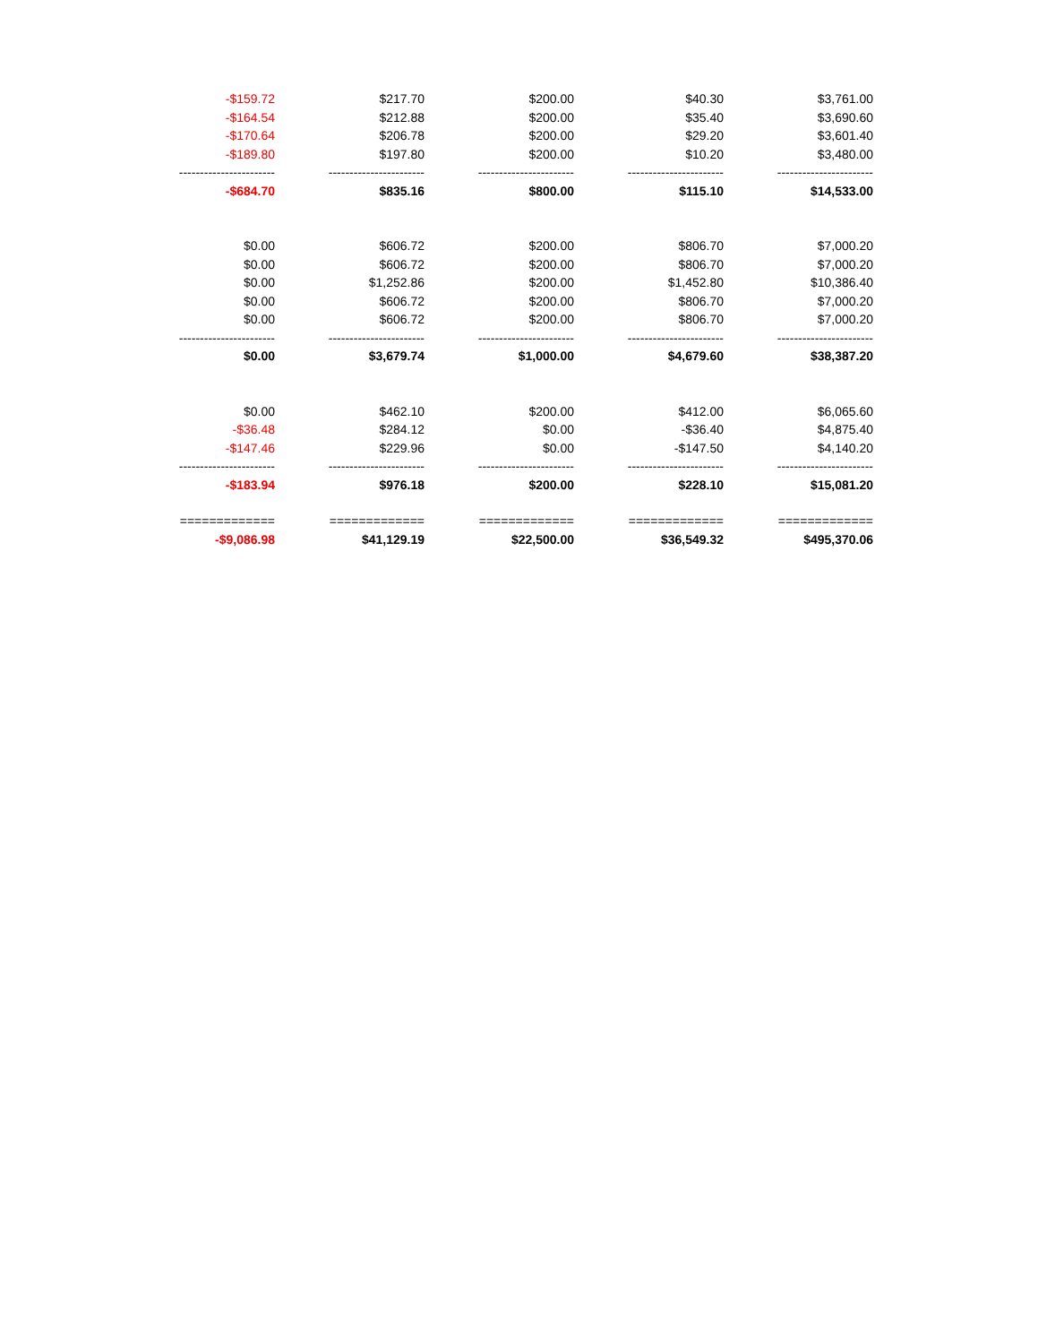| -$159.72 | $217.70 | $200.00 | $40.30 | $3,761.00 |
| -$164.54 | $212.88 | $200.00 | $35.40 | $3,690.60 |
| -$170.64 | $206.78 | $200.00 | $29.20 | $3,601.40 |
| -$189.80 | $197.80 | $200.00 | $10.20 | $3,480.00 |
| ----------------------- | ----------------------- | ----------------------- | ----------------------- | ----------------------- |
| -$684.70 | $835.16 | $800.00 | $115.10 | $14,533.00 |
| $0.00 | $606.72 | $200.00 | $806.70 | $7,000.20 |
| $0.00 | $606.72 | $200.00 | $806.70 | $7,000.20 |
| $0.00 | $1,252.86 | $200.00 | $1,452.80 | $10,386.40 |
| $0.00 | $606.72 | $200.00 | $806.70 | $7,000.20 |
| $0.00 | $606.72 | $200.00 | $806.70 | $7,000.20 |
| ----------------------- | ----------------------- | ----------------------- | ----------------------- | ----------------------- |
| $0.00 | $3,679.74 | $1,000.00 | $4,679.60 | $38,387.20 |
| $0.00 | $462.10 | $200.00 | $412.00 | $6,065.60 |
| -$36.48 | $284.12 | $0.00 | -$36.40 | $4,875.40 |
| -$147.46 | $229.96 | $0.00 | -$147.50 | $4,140.20 |
| ----------------------- | ----------------------- | ----------------------- | ----------------------- | ----------------------- |
| -$183.94 | $976.18 | $200.00 | $228.10 | $15,081.20 |
| ============= | ============= | ============= | ============= | ============= |
| -$9,086.98 | $41,129.19 | $22,500.00 | $36,549.32 | $495,370.06 |